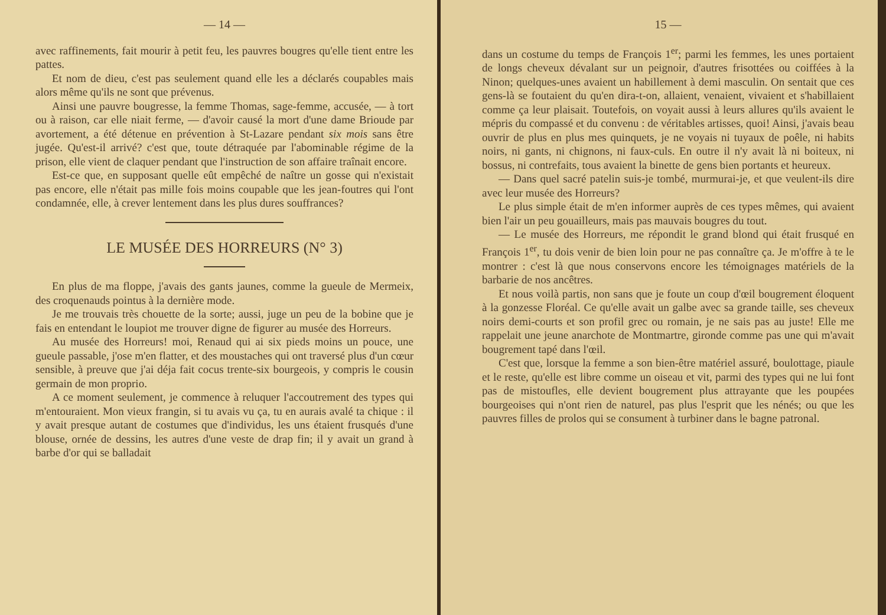— 14 —
avec raffinements, fait mourir à petit feu, les pauvres bougres qu'elle tient entre les pattes.
Et nom de dieu, c'est pas seulement quand elle les a déclarés coupables mais alors même qu'ils ne sont que prévenus.
Ainsi une pauvre bougresse, la femme Thomas, sage-femme, accusée, — à tort ou à raison, car elle niait ferme, — d'avoir causé la mort d'une dame Brioude par avortement, a été détenue en prévention à St-Lazare pendant six mois sans être jugée. Qu'est-il arrivé? c'est que, toute détraquée par l'abominable régime de la prison, elle vient de claquer pendant que l'instruction de son affaire traînait encore.
Est-ce que, en supposant quelle eût empêché de naître un gosse qui n'existait pas encore, elle n'était pas mille fois moins coupable que les jean-foutres qui l'ont condamnée, elle, à crever lentement dans les plus dures souffrances?
LE MUSÉE DES HORREURS (N° 3)
En plus de ma floppe, j'avais des gants jaunes, comme la gueule de Mermeix, des croquenauds pointus à la dernière mode.
Je me trouvais très chouette de la sorte; aussi, juge un peu de la bobine que je fais en entendant le loupiot me trouver digne de figurer au musée des Horreurs.
Au musée des Horreurs! moi, Renaud qui ai six pieds moins un pouce, une gueule passable, j'ose m'en flatter, et des moustaches qui ont traversé plus d'un cœur sensible, à preuve que j'ai déja fait cocus trente-six bourgeois, y compris le cousin germain de mon proprio.
A ce moment seulement, je commence à reluquer l'accoutrement des types qui m'entouraient. Mon vieux frangin, si tu avais vu ça, tu en aurais avalé ta chique : il y avait presque autant de costumes que d'individus, les uns étaient frusqués d'une blouse, ornée de dessins, les autres d'une veste de drap fin; il y avait un grand à barbe d'or qui se balladait
15 —
dans un costume du temps de François 1<sup>er</sup>; parmi les femmes, les unes portaient de longs cheveux dévalant sur un peignoir, d'autres frisottées ou coiffées à la Ninon; quelques-unes avaient un habillement à demi masculin. On sentait que ces gens-là se foutaient du qu'en dira-t-on, allaient, venaient, vivaient et s'habillaient comme ça leur plaisait. Toutefois, on voyait aussi à leurs allures qu'ils avaient le mépris du compassé et du convenu : de véritables artisses, quoi! Ainsi, j'avais beau ouvrir de plus en plus mes quinquets, je ne voyais ni tuyaux de poêle, ni habits noirs, ni gants, ni chignons, ni faux-culs. En outre il n'y avait là ni boiteux, ni bossus, ni contrefaits, tous avaient la binette de gens bien portants et heureux.
— Dans quel sacré patelin suis-je tombé, murmurai-je, et que veulent-ils dire avec leur musée des Horreurs?
Le plus simple était de m'en informer auprès de ces types mêmes, qui avaient bien l'air un peu gouailleurs, mais pas mauvais bougres du tout.
— Le musée des Horreurs, me répondit le grand blond qui était frusqué en François 1<sup>er</sup>, tu dois venir de bien loin pour ne pas connaître ça. Je m'offre à te le montrer : c'est là que nous conservons encore les témoignages matériels de la barbarie de nos ancêtres.
Et nous voilà partis, non sans que je foute un coup d'œil bougrement éloquent à la gonzesse Floréal. Ce qu'elle avait un galbe avec sa grande taille, ses cheveux noirs demi-courts et son profil grec ou romain, je ne sais pas au juste! Elle me rappelait une jeune anarchote de Montmartre, gironde comme pas une qui m'avait bougrement tapé dans l'œil.
C'est que, lorsque la femme a son bien-être matériel assuré, boulottage, piaule et le reste, qu'elle est libre comme un oiseau et vit, parmi des types qui ne lui font pas de mistoufles, elle devient bougrement plus attrayante que les poupées bourgeoises qui n'ont rien de naturel, pas plus l'esprit que les nénés; ou que les pauvres filles de prolos qui se consument à turbiner dans le bagne patronal.